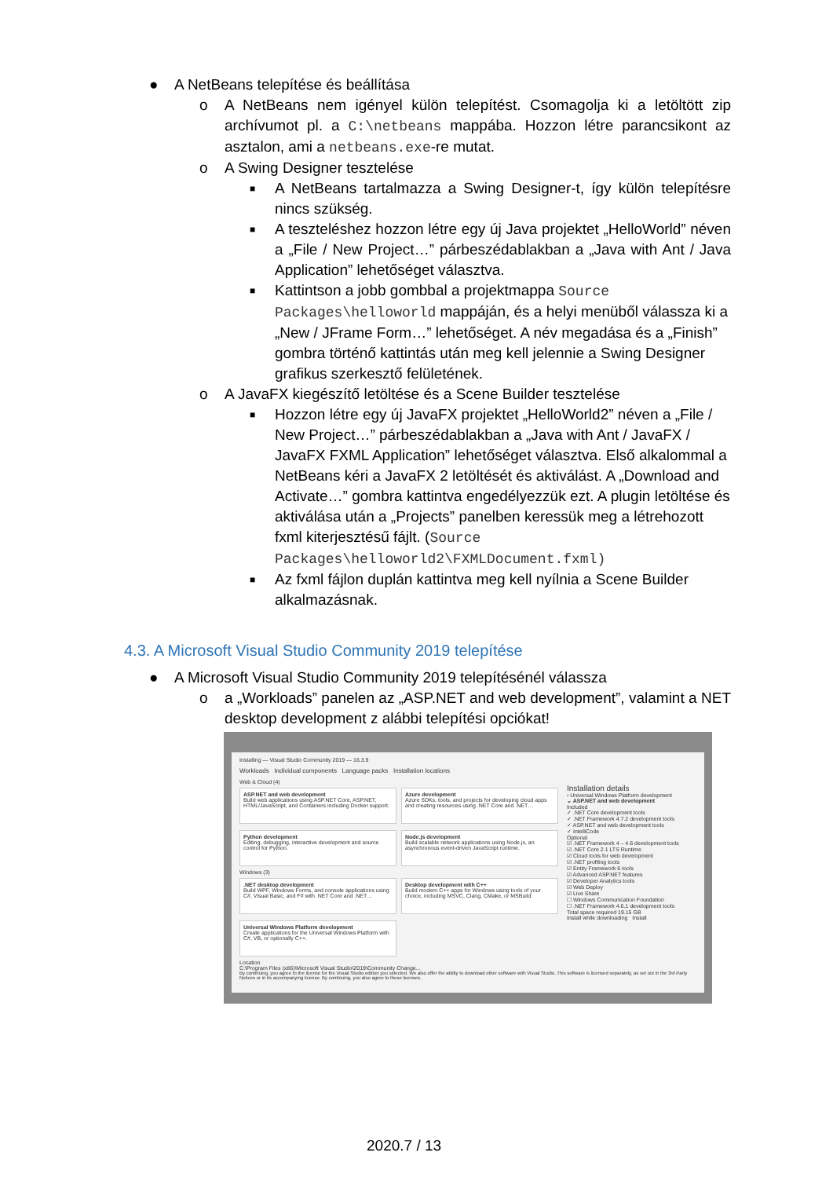● A NetBeans telepítése és beállítása
o A NetBeans nem igényel külön telepítést. Csomagolja ki a letöltött zip archívumot pl. a C:\netbeans mappába. Hozzon létre parancsikont az asztalon, ami a netbeans.exe-re mutat.
o A Swing Designer tesztelése
■ A NetBeans tartalmazza a Swing Designer-t, így külön telepítésre nincs szükség.
■ A teszteléshez hozzon létre egy új Java projektet „HelloWorld” néven a „File / New Project…” párbeszédablakban a „Java with Ant / Java Application” lehetőséget választva.
■ Kattintson a jobb gombbal a projektmappa Source Packages\helloworld mappáján, és a helyi menüből válassza ki a „New / JFrame Form…” lehetőséget. A név megadása és a „Finish” gombra történő kattintás után meg kell jelennie a Swing Designer grafikus szerkesztő felületének.
o A JavaFX kiegészítő letöltése és a Scene Builder tesztelése
■ Hozzon létre egy új JavaFX projektet „HelloWorld2” néven a „File / New Project…” párbeszédablakban a „Java with Ant / JavaFX / JavaFX FXML Application” lehetőséget választva. Első alkalommal a NetBeans kéri a JavaFX 2 letöltését és aktiválást. A „Download and Activate…” gombra kattintva engedélyezzük ezt. A plugin letöltése és aktiválása után a „Projects” panelben keressük meg a létrehozott fxml kiterjesztésű fájlt. (Source Packages\helloworld2\FXMLDocument.fxml)
■ Az fxml fájlon duplán kattintva meg kell nyílnia a Scene Builder alkalmazásnak.
4.3. A Microsoft Visual Studio Community 2019 telepítése
● A Microsoft Visual Studio Community 2019 telepítésénél válassza
o a „Workloads” panelen az „ASP.NET and web development”, valamint a NET desktop development z alábbi telepítési opciókat!
Installing — Visual Studio Community 2019 — 16.3.9
Workloads Individual components Language packs Installation locations
Web & Cloud (4)
ASP.NET and web development
Build web applications using ASP.NET Core, ASP.NET, HTML/JavaScript, and Containers including Docker support.
Azure development
Azure SDKs, tools, and projects for developing cloud apps and creating resources using .NET Core and .NET…
Python development
Editing, debugging, interactive development and source control for Python.
Node.js development
Build scalable network applications using Node.js, an asynchronous event-driven JavaScript runtime.
Windows (3)
.NET desktop development
Build WPF, Windows Forms, and console applications using C#, Visual Basic, and F# with .NET Core and .NET…
Desktop development with C++
Build modern C++ apps for Windows using tools of your choice, including MSVC, Clang, CMake, or MSBuild.
Universal Windows Platform development
Create applications for the Universal Windows Platform with C#, VB, or optionally C++.
Location
C:\Program Files (x86)\Microsoft Visual Studio\2019\Community Change...
By continuing, you agree to the license for the Visual Studio edition you selected. We also offer the ability to download other software with Visual Studio. This software is licensed separately, as set out in the 3rd Party Notices or in its accompanying license. By continuing, you also agree to those licenses.
Installation details
› Universal Windows Platform development
⌄ ASP.NET and web development
Included
✓ .NET Core development tools
✓ .NET Framework 4.7.2 development tools
✓ ASP.NET and web development tools
✓ IntelliCode
Optional
☑ .NET Framework 4 – 4.6 development tools
☑ .NET Core 2.1 LTS Runtime
☑ Cloud tools for web development
☑ .NET profiling tools
☑ Entity Framework 6 tools
☑ Advanced ASP.NET features
☑ Developer Analytics tools
☑ Web Deploy
☑ Live Share
☐ Windows Communication Foundation
☐ .NET Framework 4.6.1 development tools
Total space required 19.15 GB
Install while downloading Install
2020.7 / 13